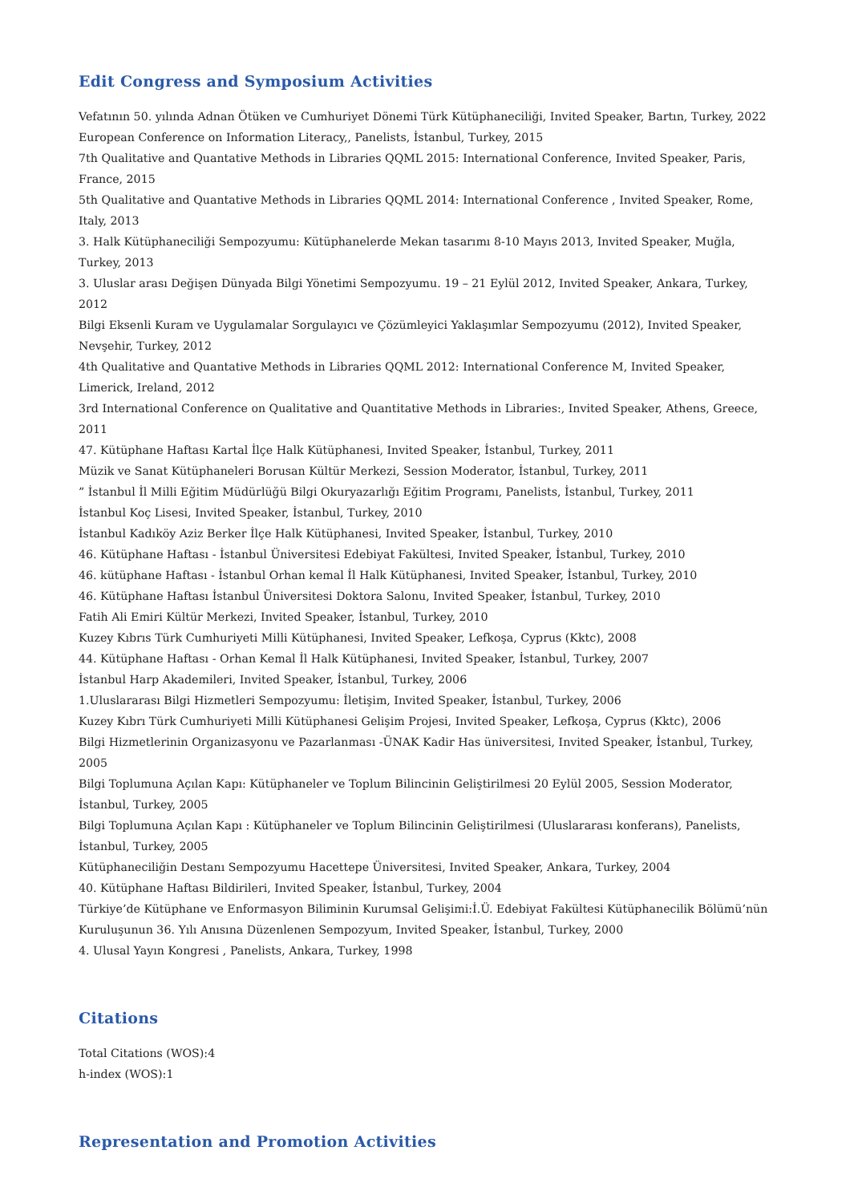Edit Congress and Symposium Activities
Vefatının 50. yılında Adnan Ötüken ve Cumhuriyet Dönemi Türk Kütüphaneciliği, Invited Speaker, Bartın, Turkey, 2022
European Conference on Information Literacy,, Panelists, İstanbul, Turkey, 2015
7th Qualitative and Quantative Methods in Libraries QQML 2015: International Conference, Invited Speaker, Paris, France, 2015
5th Qualitative and Quantative Methods in Libraries QQML 2014: International Conference , Invited Speaker, Rome, Italy, 2013
3. Halk Kütüphaneciliği Sempozyumu: Kütüphanelerde Mekan tasarımı 8-10 Mayıs 2013, Invited Speaker, Muğla, Turkey, 2013
3. Uluslar arası Değişen Dünyada Bilgi Yönetimi Sempozyumu. 19 – 21 Eylül 2012, Invited Speaker, Ankara, Turkey, 2012
Bilgi Eksenli Kuram ve Uygulamalar Sorgulayıcı ve Çözümleyici Yaklaşımlar Sempozyumu (2012), Invited Speaker, Nevşehir, Turkey, 2012
4th Qualitative and Quantative Methods in Libraries QQML 2012: International Conference M, Invited Speaker, Limerick, Ireland, 2012
3rd International Conference on Qualitative and Quantitative Methods in Libraries:, Invited Speaker, Athens, Greece, 2011
47. Kütüphane Haftası Kartal İlçe Halk Kütüphanesi, Invited Speaker, İstanbul, Turkey, 2011
Müzik ve Sanat Kütüphaneleri Borusan Kültür Merkezi, Session Moderator, İstanbul, Turkey, 2011
” İstanbul İl Milli Eğitim Müdürlüğü Bilgi Okuryazarlığı Eğitim Programı, Panelists, İstanbul, Turkey, 2011
İstanbul Koç Lisesi, Invited Speaker, İstanbul, Turkey, 2010
İstanbul Kadıköy Aziz Berker İlçe Halk Kütüphanesi, Invited Speaker, İstanbul, Turkey, 2010
46. Kütüphane Haftası - İstanbul Üniversitesi Edebiyat Fakültesi, Invited Speaker, İstanbul, Turkey, 2010
46. kütüphane Haftası - İstanbul Orhan kemal İl Halk Kütüphanesi, Invited Speaker, İstanbul, Turkey, 2010
46. Kütüphane Haftası İstanbul Üniversitesi Doktora Salonu, Invited Speaker, İstanbul, Turkey, 2010
Fatih Ali Emiri Kültür Merkezi, Invited Speaker, İstanbul, Turkey, 2010
Kuzey Kıbrıs Türk Cumhuriyeti Milli Kütüphanesi, Invited Speaker, Lefkoşa, Cyprus (Kktc), 2008
44. Kütüphane Haftası - Orhan Kemal İl Halk Kütüphanesi, Invited Speaker, İstanbul, Turkey, 2007
İstanbul Harp Akademileri, Invited Speaker, İstanbul, Turkey, 2006
1.Uluslararası Bilgi Hizmetleri Sempozyumu: İletişim, Invited Speaker, İstanbul, Turkey, 2006
Kuzey Kıbrı Türk Cumhuriyeti Milli Kütüphanesi Gelişim Projesi, Invited Speaker, Lefkoşa, Cyprus (Kktc), 2006
Bilgi Hizmetlerinin Organizasyonu ve Pazarlanması -ÜNAK Kadir Has üniversitesi, Invited Speaker, İstanbul, Turkey, 2005
Bilgi Toplumuna Açılan Kapı: Kütüphaneler ve Toplum Bilincinin Geliştirilmesi 20 Eylül 2005, Session Moderator, İstanbul, Turkey, 2005
Bilgi Toplumuna Açılan Kapı : Kütüphaneler ve Toplum Bilincinin Geliştirilmesi (Uluslararası konferans), Panelists, İstanbul, Turkey, 2005
Kütüphaneciliğin Destanı Sempozyumu Hacettepe Üniversitesi, Invited Speaker, Ankara, Turkey, 2004
40. Kütüphane Haftası Bildirileri, Invited Speaker, İstanbul, Turkey, 2004
Türkiye’de Kütüphane ve Enformasyon Biliminin Kurumsal Gelişimi:İ.Ü. Edebiyat Fakültesi Kütüphanecilik Bölümü’nün Kuruluşunun 36. Yılı Anısına Düzenlenen Sempozyum, Invited Speaker, İstanbul, Turkey, 2000
4. Ulusal Yayın Kongresi , Panelists, Ankara, Turkey, 1998
Citations
Total Citations (WOS):4
h-index (WOS):1
Representation and Promotion Activities